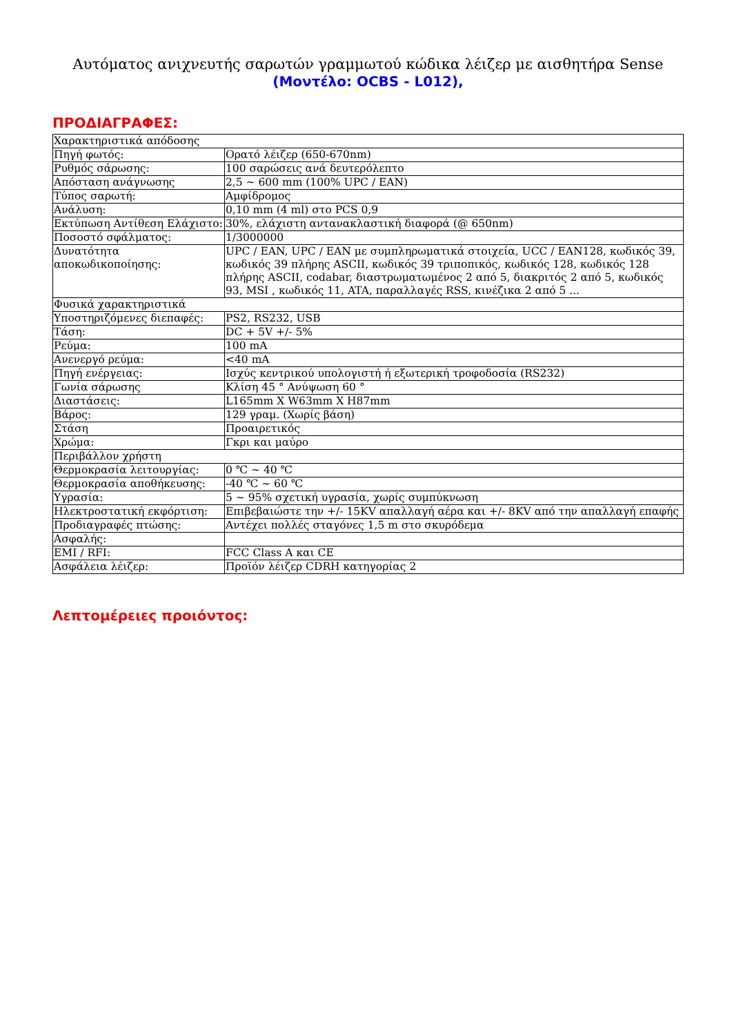Αυτόματος ανιχνευτής σαρωτών γραμμωτού κώδικα λέιζερ με αισθητήρα Sense
(Μοντέλο: OCBS - L012),
ΠΡΟΔΙΑΓΡΑΦΕΣ:
| Χαρακτηριστικά απόδοσης | |
| Πηγή φωτός: | Ορατό λέιζερ (650-670nm) |
| Ρυθμός σάρωσης: | 100 σαρώσεις ανά δευτερόλεπτο |
| Απόσταση ανάγνωσης | 2,5 ~ 600 mm (100% UPC / EAN) |
| Τύπος σαρωτή: | Αμφίδρομος |
| Ανάλυση: | 0,10 mm (4 ml) στο PCS 0,9 |
| Εκτύπωση Αντίθεση Ελάχιστο: | 30%, ελάχιστη αντανακλαστική διαφορά (@ 650nm) |
| Ποσοστό σφάλματος: | 1/3000000 |
| Δυνατότητα αποκωδικοποίησης: | UPC / EAN, UPC / EAN με συμπληρωματικά στοιχεία, UCC / EAN128, κωδικός 39, κωδικός 39 πλήρης ASCII, κωδικός 39 τριποπικός, κωδικός 128, κωδικός 128 πλήρης ASCII, codabar, διαστρωματωμένος 2 από 5, διακριτός 2 από 5, κωδικός 93, MSI , κωδικός 11, ATA, παραλλαγές RSS, κινέζικα 2 από 5 ... |
| Φυσικά χαρακτηριστικά | |
| Υποστηριζόμενες διεπαφές: | PS2, RS232, USB |
| Τάση: | DC + 5V +/- 5% |
| Ρεύμα: | 100 mA |
| Ανενεργό ρεύμα: | <40 mA |
| Πηγή ενέργειας: | Ισχύς κεντρικού υπολογιστή ή εξωτερική τροφοδοσία (RS232) |
| Γωνία σάρωσης | Κλίση 45 ° Ανύψωση 60 ° |
| Διαστάσεις: | L165mm X W63mm X H87mm |
| Βάρος: | 129 γραμ. (Χωρίς βάση) |
| Στάση | Προαιρετικός |
| Χρώμα: | Γκρι και μαύρο |
| Περιβάλλον χρήστη | |
| Θερμοκρασία λειτουργίας: | 0 ℃ ~ 40 ℃ |
| Θερμοκρασία αποθήκευσης: | -40 ℃ ~ 60 ℃ |
| Υγρασία: | 5 ~ 95% σχετική υγρασία, χωρίς συμπύκνωση |
| Ηλεκτροστατική εκφόρτιση: | Επιβεβαιώστε την +/- 15KV απαλλαγή αέρα και +/- 8KV από την απαλλαγή επαφής |
| Προδιαγραφές πτώσης: | Αντέχει πολλές σταγόνες 1,5 m στο σκυρόδεμα |
| Ασφαλής: | |
| EMI / RFI: | FCC Class A και CE |
| Ασφάλεια λέιζερ: | Προϊόν λέιζερ CDRH κατηγορίας 2 |
Λεπτομέρειες προιόντος: